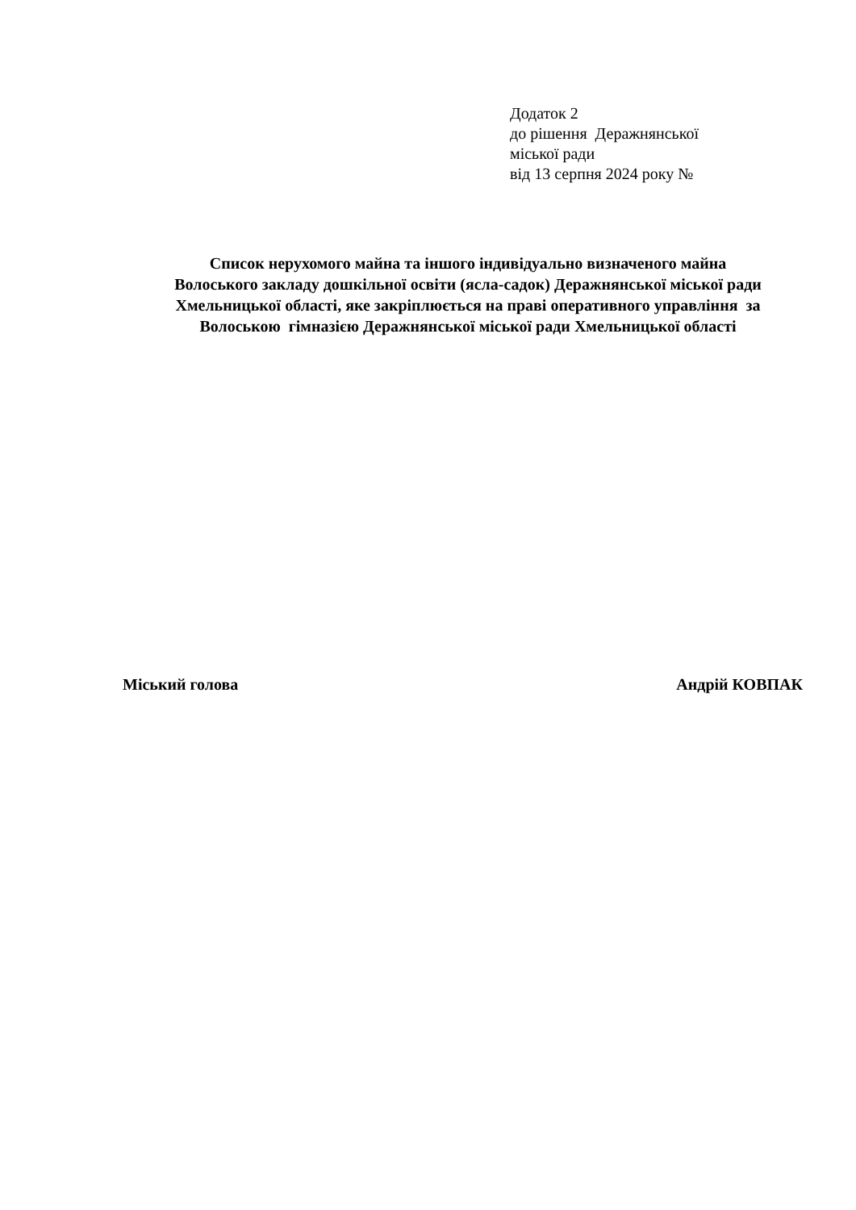Додаток 2
до рішення Деражнянської
міської ради
від 13 серпня 2024 року №
Список нерухомого майна та іншого індивідуально визначеного майна
Волоського закладу дошкільної освіти (ясла-садок) Деражнянської міської ради Хмельницької області, яке закріплюється на праві оперативного управління за
Волоською гімназією Деражнянської міської ради Хмельницької області
Міський голова Андрій КОВПАК